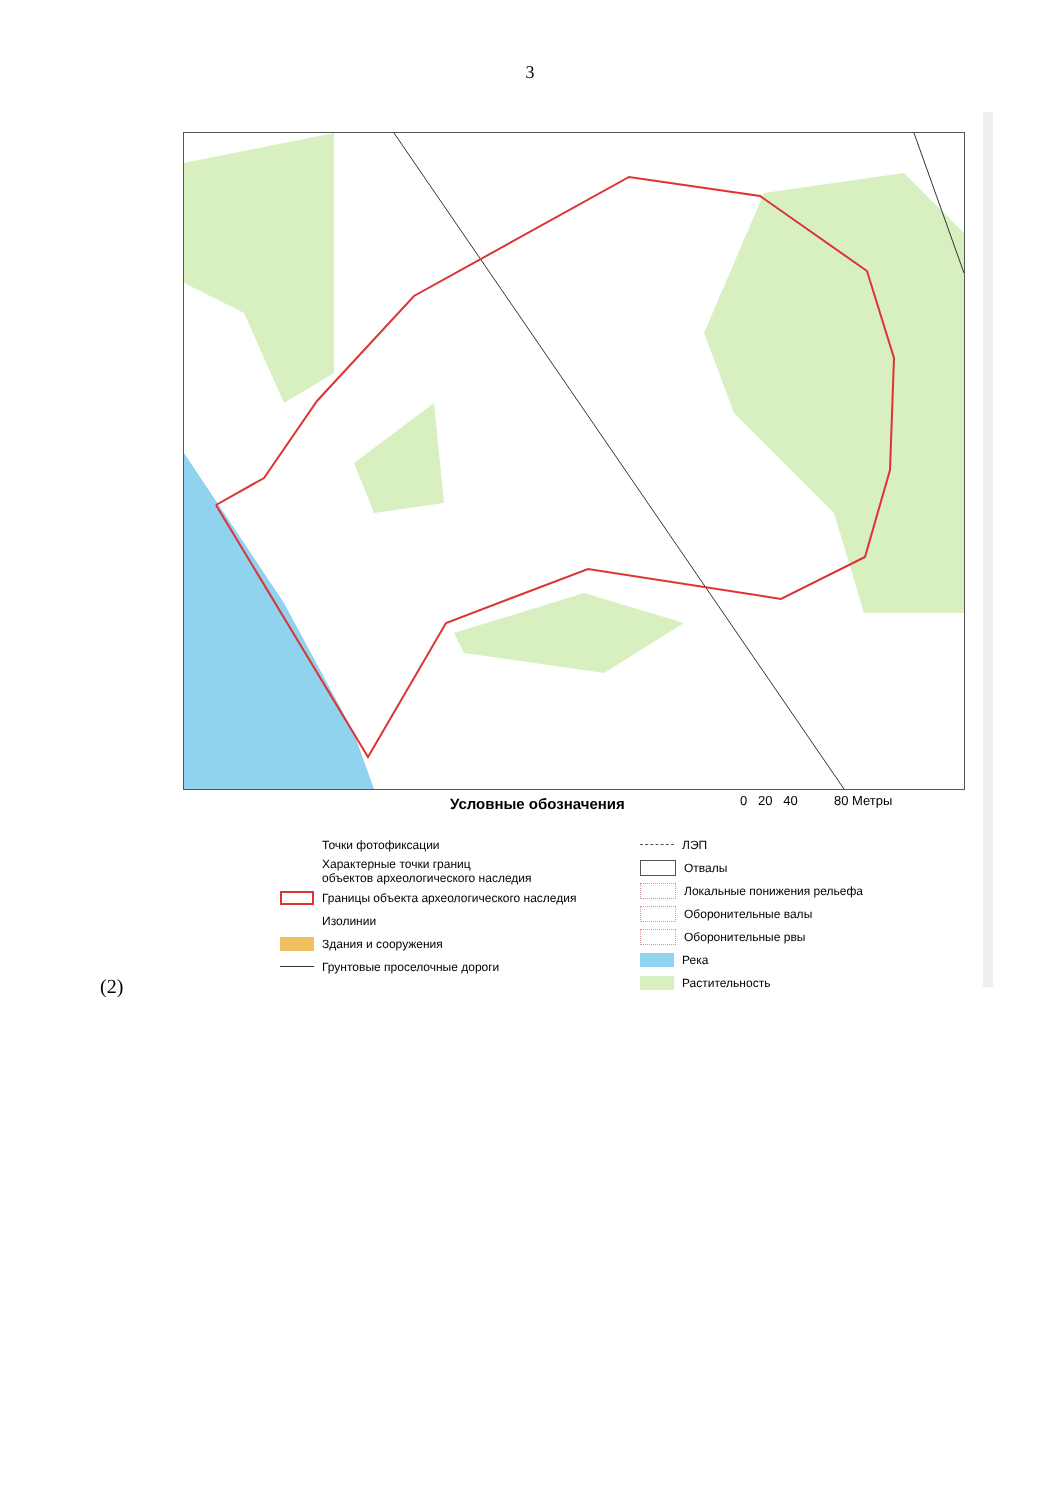3
Условные обозначения 0 20 40 80 Метры
Точки фотофиксации
Характерные точки границ
объектов археологического наследия
Границы объекта археологического наследия
Изолинии
Здания и сооружения
Грунтовые проселочные дороги
ЛЭП
Отвалы
Локальные понижения рельефа
Оборонительные валы
Оборонительные рвы
Река
Растительность
(2)